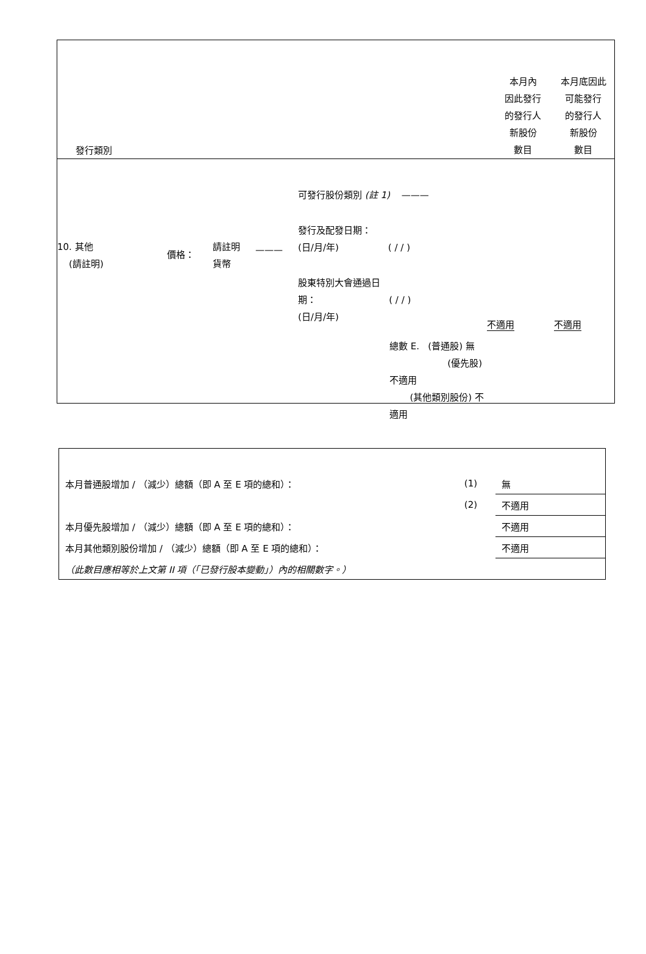發行類別
本月內
因此發行
的發行人
新股份
數目
本月底因此
可能發行
的發行人
新股份
數目
10. 其他
(請註明)
價格：
請註明
貨幣
———
可發行股份類別 (註 1) ———
發行及配發日期：
(日/月/年) ( / / )
股東特別大會通過日
期： ( / / )
(日/月/年)
總數 E. (普通股) 無
(優先股) 不適用
(其他類別股份) 不適用
不適用 不適用
| 本月普通股增加 / （減少）總額（即 A 至 E 項的總和）： | (1) | 無 |
| | (2) | 不適用 |
| 本月優先股增加 / （減少）總額（即 A 至 E 項的總和）： | | 不適用 |
| 本月其他類別股份增加 / （減少）總額（即 A 至 E 項的總和）： | | 不適用 |
| （此數目應相等於上文第 II 項（「已發行股本變動」）內的相關數字。） | | |